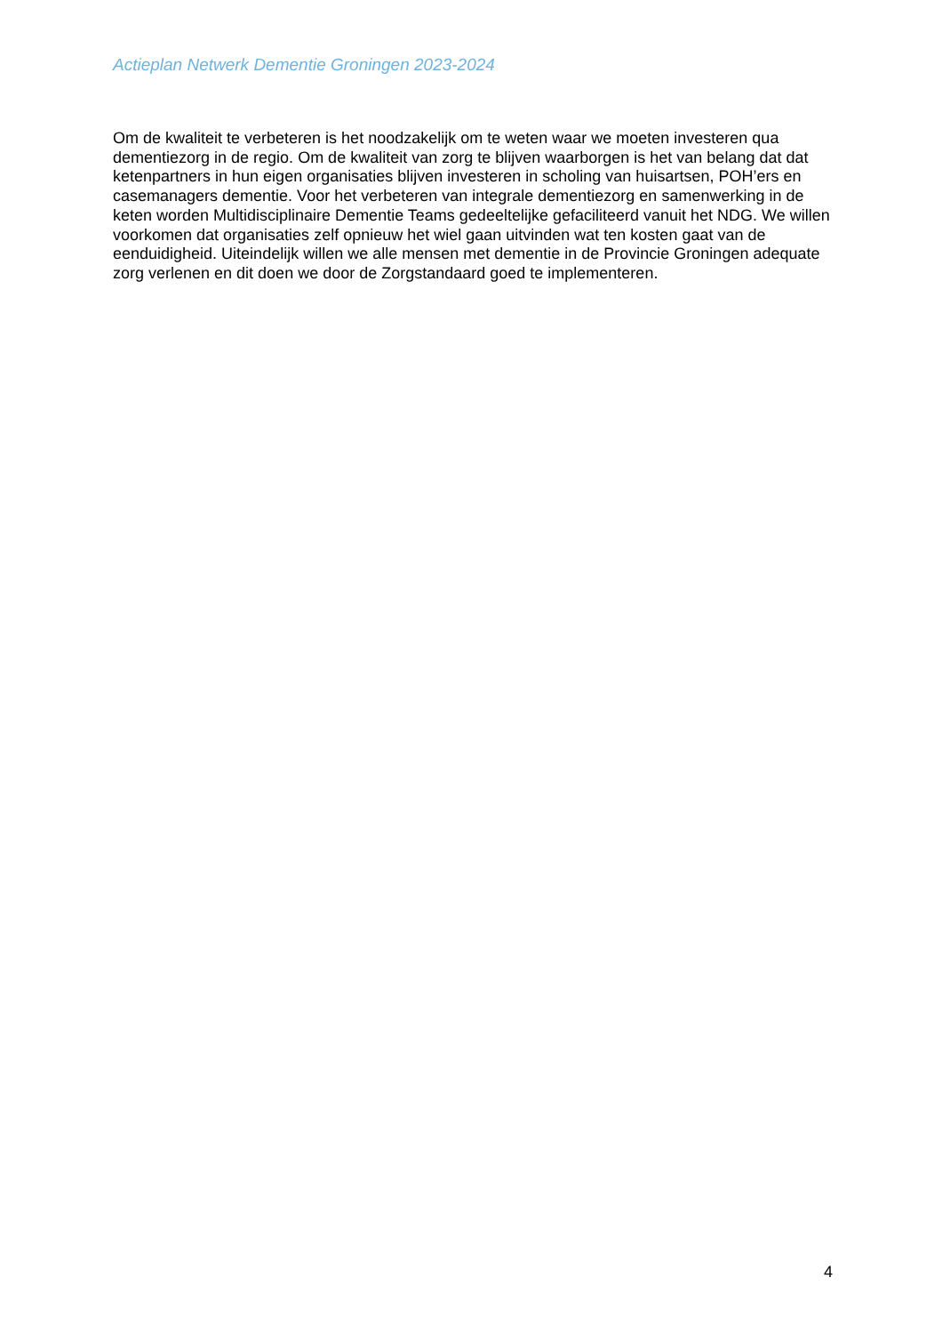Actieplan Netwerk Dementie Groningen 2023-2024
Om de kwaliteit te verbeteren is het noodzakelijk om te weten waar we moeten investeren qua dementiezorg in de regio. Om de kwaliteit van zorg te blijven waarborgen is het van belang dat dat ketenpartners in hun eigen organisaties blijven investeren in scholing van huisartsen, POH’ers en casemanagers dementie. Voor het verbeteren van integrale dementiezorg en samenwerking in de keten worden Multidisciplinaire Dementie Teams gedeeltelijke gefaciliteerd vanuit het NDG. We willen voorkomen dat organisaties zelf opnieuw het wiel gaan uitvinden wat ten kosten gaat van de eenduidigheid. Uiteindelijk willen we alle mensen met dementie in de Provincie Groningen adequate zorg verlenen en dit doen we door de Zorgstandaard goed te implementeren.
4